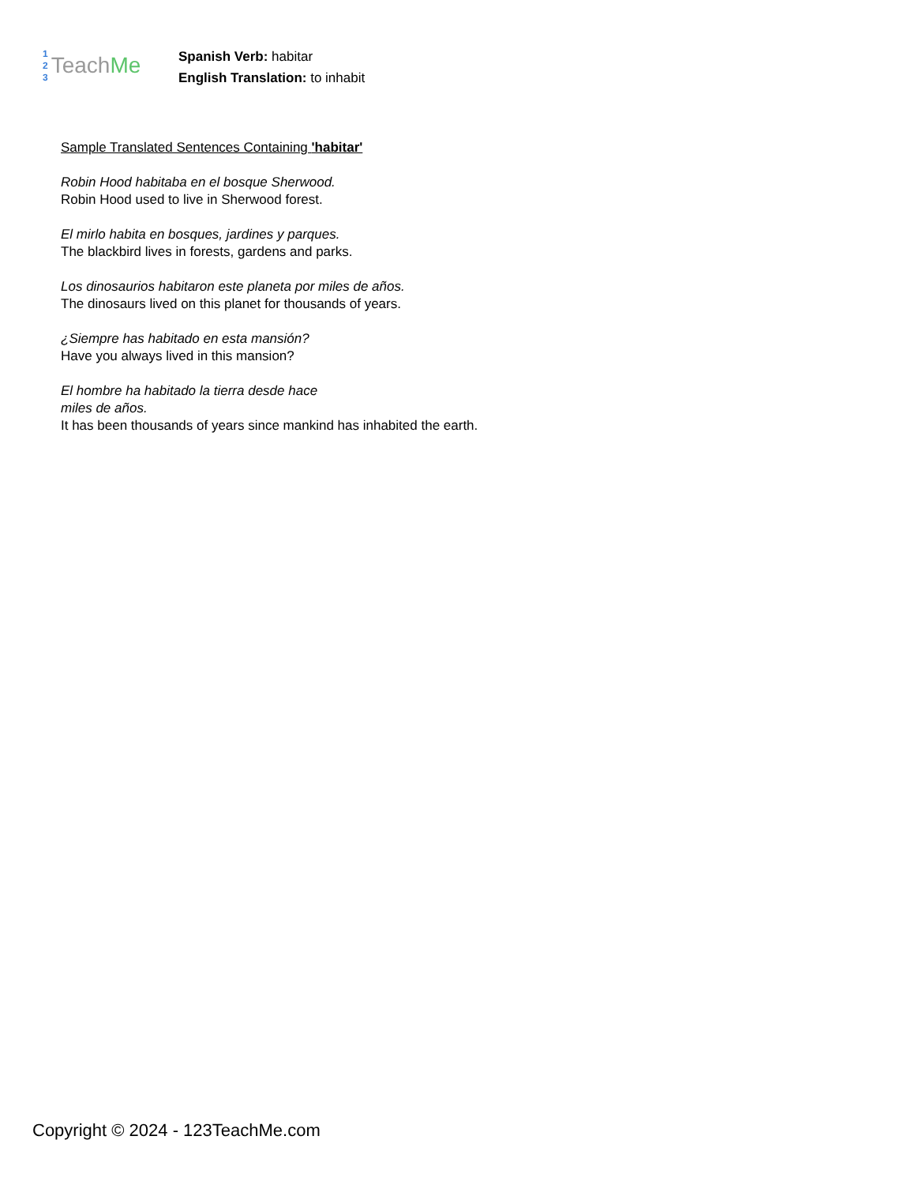1
2
3
Teach Me
Spanish Verb: habitar
English Translation: to inhabit
Sample Translated Sentences Containing 'habitar'
Robin Hood habitaba en el bosque Sherwood.
Robin Hood used to live in Sherwood forest.
El mirlo habita en bosques, jardines y parques.
The blackbird lives in forests, gardens and parks.
Los dinosaurios habitaron este planeta por miles de años.
The dinosaurs lived on this planet for thousands of years.
¿Siempre has habitado en esta mansión?
Have you always lived in this mansion?
El hombre ha habitado la tierra desde hace
miles de años.
It has been thousands of years since mankind has inhabited the earth.
Copyright © 2024 - 123TeachMe.com